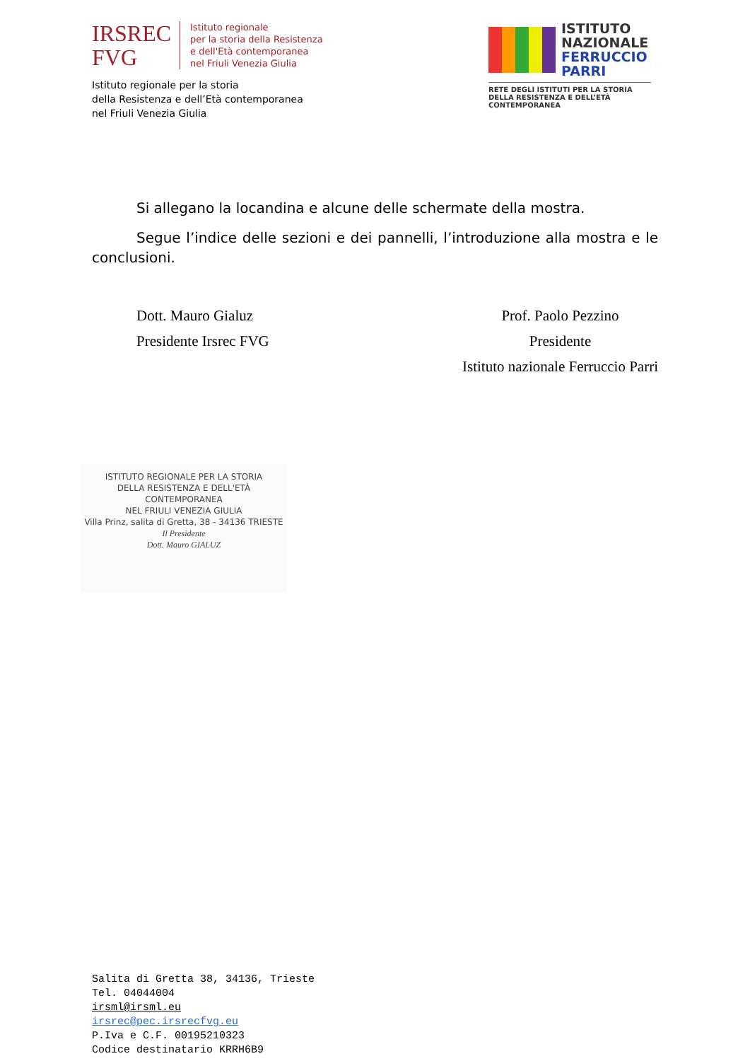IRSREC
FVG
Istituto regionale
per la storia della Resistenza
e dell'Età contemporanea
nel Friuli Venezia Giulia
Istituto regionale per la storia
della Resistenza e dell’Età contemporanea
nel Friuli Venezia Giulia
ISTITUTO
NAZIONALE
FERRUCCIO
PARRI
RETE DEGLI ISTITUTI PER LA STORIA DELLA RESISTENZA E DELL’ETÀ CONTEMPORANEA
Si allegano la locandina e alcune delle schermate della mostra.
Segue l’indice delle sezioni e dei pannelli, l’introduzione alla mostra e le conclusioni.
Dott. Mauro Gialuz
Presidente Irsrec FVG
Prof. Paolo Pezzino
Presidente
Istituto nazionale Ferruccio Parri
ISTITUTO REGIONALE PER LA STORIA
DELLA RESISTENZA E DELL'ETÀ CONTEMPORANEA
NEL FRIULI VENEZIA GIULIA
Villa Prinz, salita di Gretta, 38 - 34136 TRIESTE
Il Presidente
Dott. Mauro GIALUZ
Salita di Gretta 38, 34136, Trieste
Tel. 04044004
irsml@irsml.eu
irsrec@pec.irsrecfvg.eu
P.Iva e C.F. 00195210323
Codice destinatario KRRH6B9